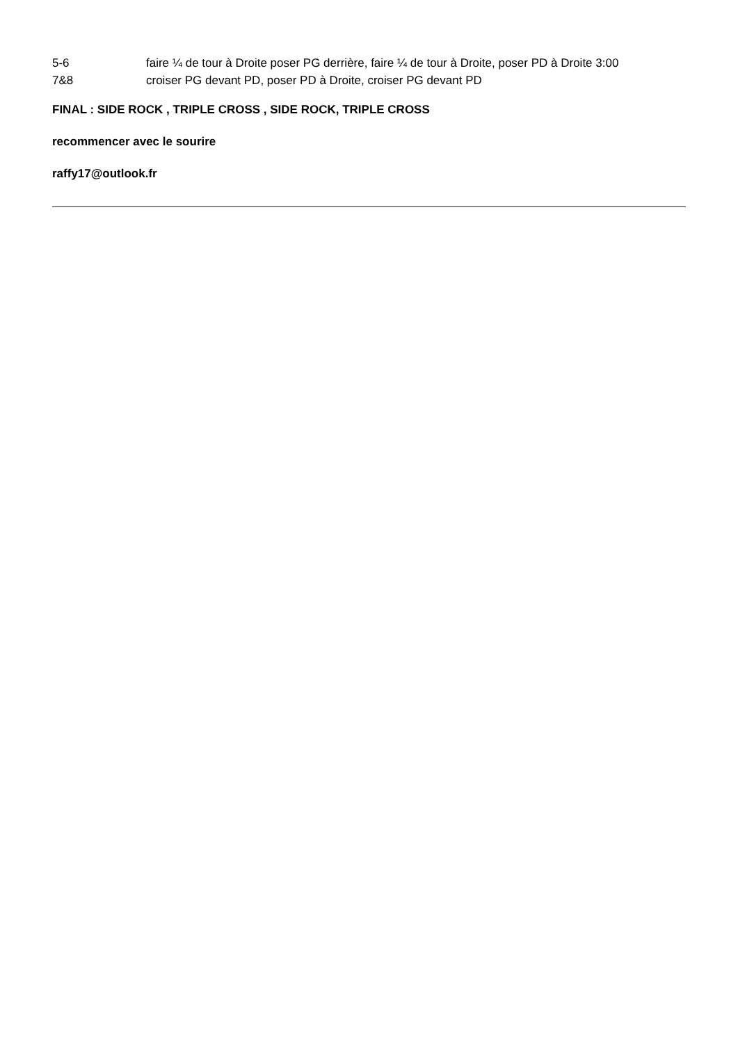5-6 faire ¼ de tour à Droite poser PG derrière, faire ¼ de tour à Droite, poser PD à Droite 3:00
7&8 croiser PG devant PD, poser PD à Droite, croiser PG devant PD
FINAL : SIDE ROCK , TRIPLE CROSS , SIDE ROCK, TRIPLE CROSS
recommencer avec le sourire
raffy17@outlook.fr